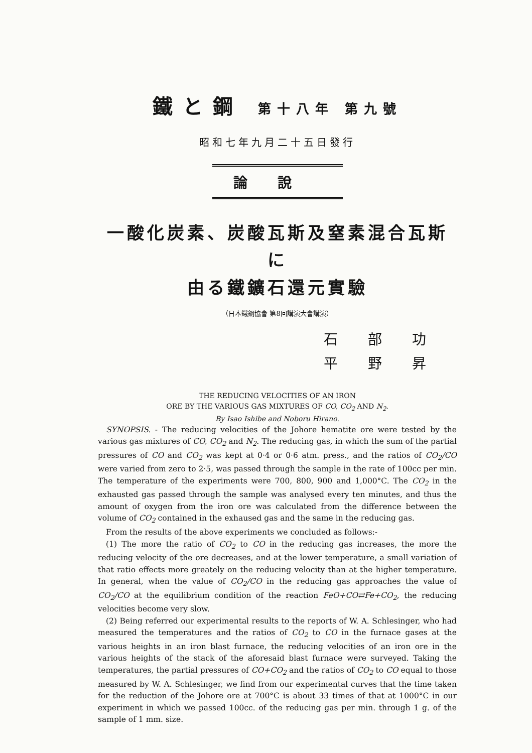鐵と鋼 第十八年 第九號
昭和七年九月二十五日發行
論說
一酸化炭素、炭酸瓦斯及窒素混合瓦斯に
由る鐵鑛石還元實驗
（日本鐵鋼協會 第8回講演大會講演）
石部功
平野昇
THE REDUCING VELOCITIES OF AN IRON
ORE BY THE VARIOUS GAS MIXTURES OF CO, CO<sub>2</sub> AND N<sub>2</sub>.
By Isao Ishibe and Noboru Hirano.
SYNOPSIS. - The reducing velocities of the Johore hematite ore were tested by the various gas mixtures of CO, CO<sub>2</sub> and N<sub>2</sub>. The reducing gas, in which the sum of the partial pressures of CO and CO<sub>2</sub> was kept at 0·4 or 0·6 atm. press., and the ratios of CO<sub>2</sub>/CO were varied from zero to 2·5, was passed through the sample in the rate of 100cc per min. The temperature of the experiments were 700, 800, 900 and 1,000°C. The CO<sub>2</sub> in the exhausted gas passed through the sample was analysed every ten minutes, and thus the amount of oxygen from the iron ore was calculated from the difference between the volume of CO<sub>2</sub> contained in the exhaused gas and the same in the reducing gas.
From the results of the above experiments we concluded as follows:-
(1) The more the ratio of CO<sub>2</sub> to CO in the reducing gas increases, the more the reducing velocity of the ore decreases, and at the lower temperature, a small variation of that ratio effects more greately on the reducing velocity than at the higher temperature. In general, when the value of CO<sub>2</sub>/CO in the reducing gas approaches the value of CO<sub>2</sub>/CO at the equilibrium condition of the reaction FeO+CO⇄Fe+CO<sub>2</sub>, the reducing velocities become very slow.
(2) Being referred our experimental results to the reports of W. A. Schlesinger, who had measured the temperatures and the ratios of CO<sub>2</sub> to CO in the furnace gases at the various heights in an iron blast furnace, the reducing velocities of an iron ore in the various heights of the stack of the aforesaid blast furnace were surveyed. Taking the temperatures, the partial pressures of CO+CO<sub>2</sub> and the ratios of CO<sub>2</sub> to CO equal to those measured by W. A. Schlesinger, we find from our experimental curves that the time taken for the reduction of the Johore ore at 700°C is about 33 times of that at 1000°C in our experiment in which we passed 100cc. of the reducing gas per min. through 1 g. of the sample of 1 mm. size.